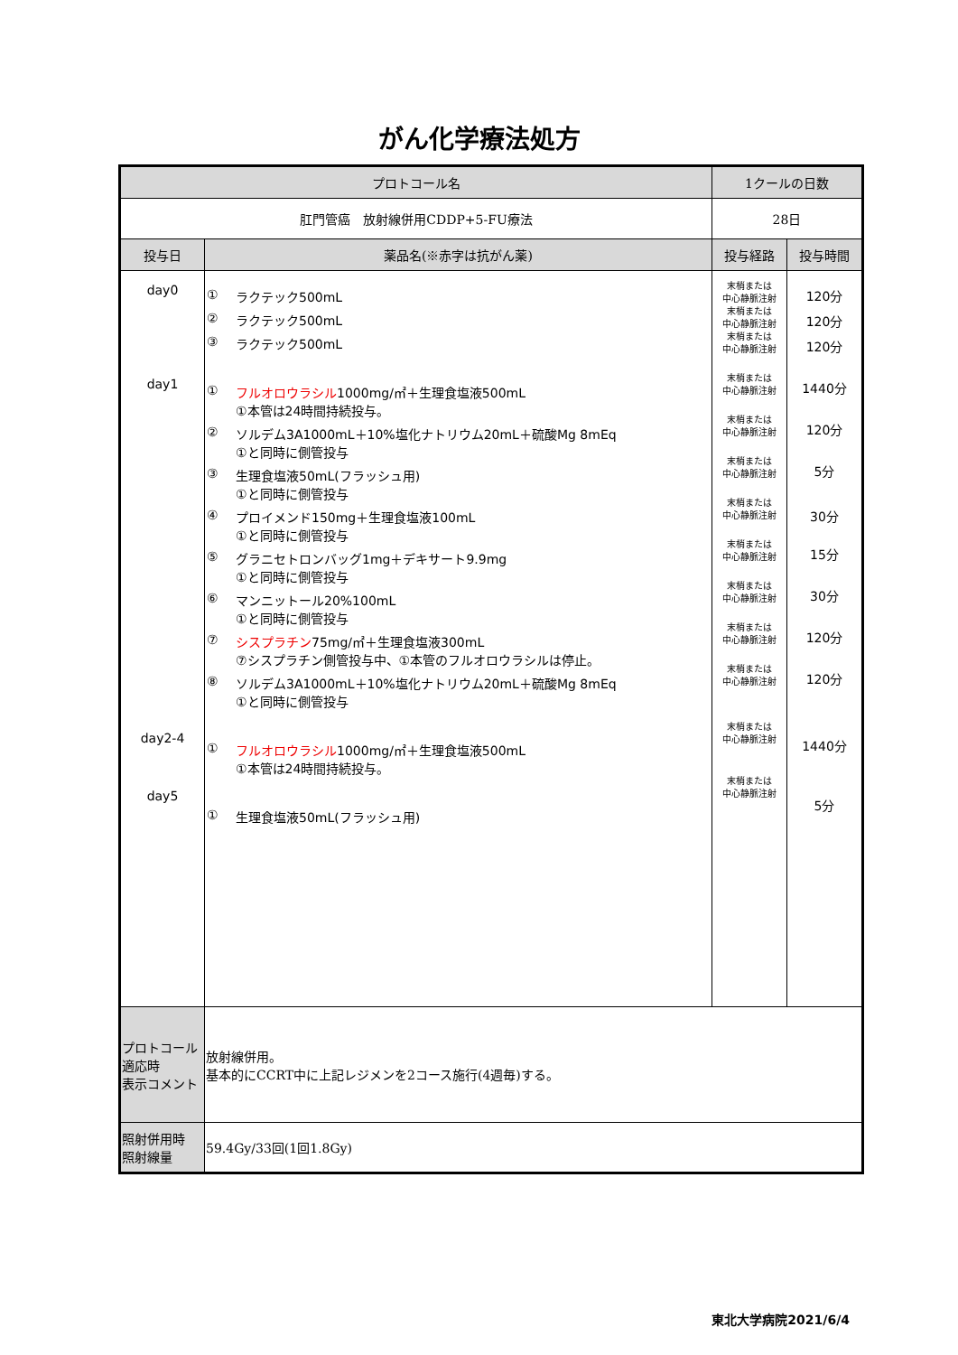がん化学療法処方
| プロトコール名 | | 1クールの日数 | |
| --- | --- | --- | --- |
| 肛門管癌 放射線併用CDDP+5-FU療法 | | 28日 | |
| 投与日 | 薬品名(※赤字は抗がん薬) | 投与経路 | 投与時間 |
| day0 day1 day2-4 day5 | ① ラクテック500mL ② ラクテック500mL ③ ラクテック500mL ① フルオロウラシル 1000mg/㎡＋生理食塩液500mL ①本管は24時間持続投与。 ② ソルデム3A1000mL＋10%塩化ナトリウム20mL＋硫酸Mg 8mEq ①と同時に側管投与 ③ 生理食塩液50mL(フラッシュ用) ①と同時に側管投与 ④ プロイメンド150mg＋生理食塩液100mL ①と同時に側管投与 ⑤ グラニセトロンバッグ1mg＋デキサート9.9mg ①と同時に側管投与 ⑥ マンニットール20%100mL ①と同時に側管投与 ⑦ シスプラチン 75mg/㎡＋生理食塩液300mL ⑦シスプラチン側管投与中、①本管のフルオロウラシルは停止。 ⑧ ソルデム3A1000mL＋10%塩化ナトリウム20mL＋硫酸Mg 8mEq ①と同時に側管投与 ① フルオロウラシル 1000mg/㎡＋生理食塩液500mL ①本管は24時間持続投与。 ① 生理食塩液50mL(フラッシュ用) | 末梢または 中心静脈注射 末梢または 中心静脈注射 末梢または 中心静脈注射 末梢または 中心静脈注射 末梢または 中心静脈注射 末梢または 中心静脈注射 末梢または 中心静脈注射 末梢または 中心静脈注射 末梢または 中心静脈注射 末梢または 中心静脈注射 末梢または 中心静脈注射 末梢または 中心静脈注射 末梢または 中心静脈注射 | 120分 120分 120分 1440分 120分 5分 30分 15分 30分 120分 120分 1440分 5分 |
| プロトコール 適応時 表示コメント | 放射線併用。 基本的にCCRT中に上記レジメンを2コース施行(4週毎)する。 | | |
| 照射併用時 照射線量 | 59.4Gy/33回(1回1.8Gy) | | |
東北大学病院2021/6/4